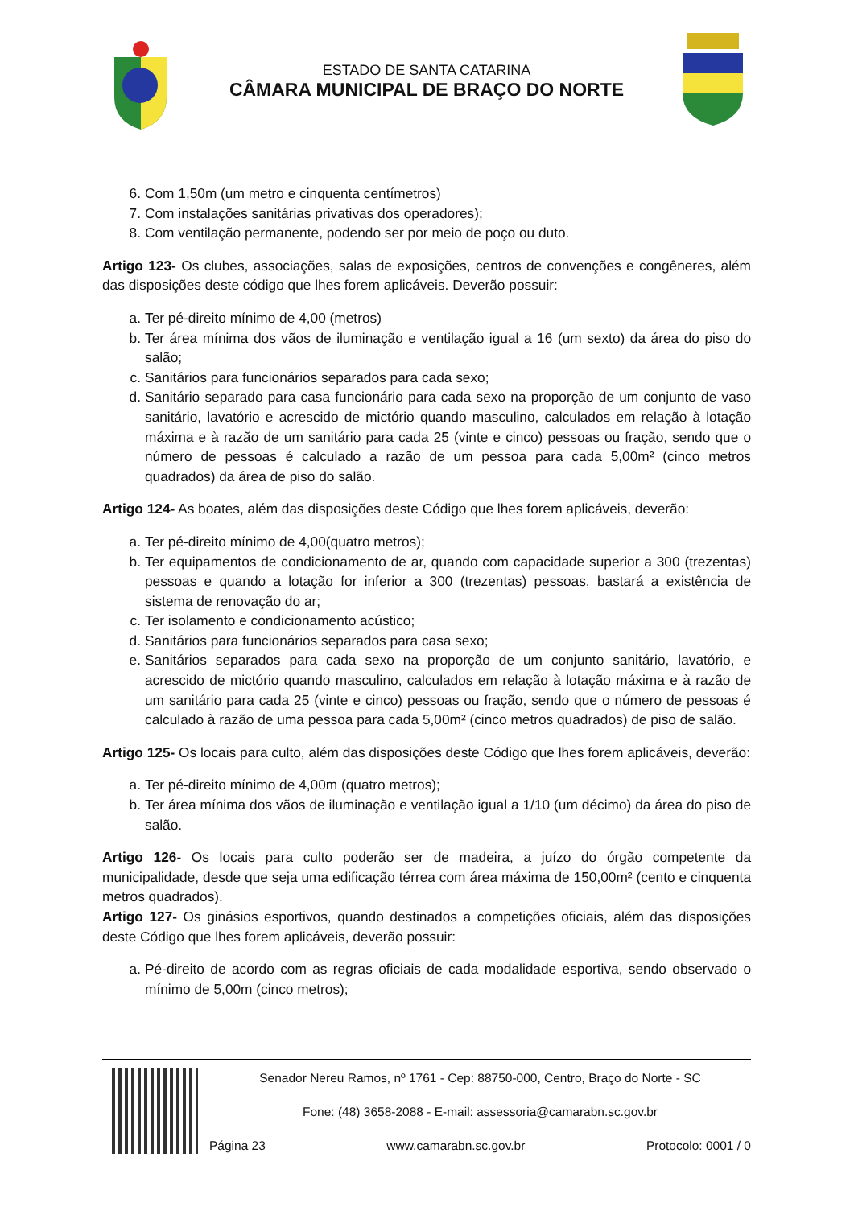ESTADO DE SANTA CATARINA
CÂMARA MUNICIPAL DE BRAÇO DO NORTE
6. Com 1,50m (um metro e cinquenta centímetros)
7. Com instalações sanitárias privativas dos operadores);
8. Com ventilação permanente, podendo ser por meio de poço ou duto.
Artigo 123- Os clubes, associações, salas de exposições, centros de convenções e congêneres, além das disposições deste código que lhes forem aplicáveis. Deverão possuir:
a. Ter pé-direito mínimo de 4,00 (metros)
b. Ter área mínima dos vãos de iluminação e ventilação igual a 16 (um sexto) da área do piso do salão;
c. Sanitários para funcionários separados para cada sexo;
d. Sanitário separado para casa funcionário para cada sexo na proporção de um conjunto de vaso sanitário, lavatório e acrescido de mictório quando masculino, calculados em relação à lotação máxima e à razão de um sanitário para cada 25 (vinte e cinco) pessoas ou fração, sendo que o número de pessoas é calculado a razão de um pessoa para cada 5,00m² (cinco metros quadrados) da área de piso do salão.
Artigo 124- As boates, além das disposições deste Código que lhes forem aplicáveis, deverão:
a. Ter pé-direito mínimo de 4,00(quatro metros);
b. Ter equipamentos de condicionamento de ar, quando com capacidade superior a 300 (trezentas) pessoas e quando a lotação for inferior a 300 (trezentas) pessoas, bastará a existência de sistema de renovação do ar;
c. Ter isolamento e condicionamento acústico;
d. Sanitários para funcionários separados para casa sexo;
e. Sanitários separados para cada sexo na proporção de um conjunto sanitário, lavatório, e acrescido de mictório quando masculino, calculados em relação à lotação máxima e à razão de um sanitário para cada 25 (vinte e cinco) pessoas ou fração, sendo que o número de pessoas é calculado à razão de uma pessoa para cada 5,00m² (cinco metros quadrados) de piso de salão.
Artigo 125- Os locais para culto, além das disposições deste Código que lhes forem aplicáveis, deverão:
a. Ter pé-direito mínimo de 4,00m (quatro metros);
b. Ter área mínima dos vãos de iluminação e ventilação igual a 1/10 (um décimo) da área do piso de salão.
Artigo 126- Os locais para culto poderão ser de madeira, a juízo do órgão competente da municipalidade, desde que seja uma edificação térrea com área máxima de 150,00m² (cento e cinquenta metros quadrados).
Artigo 127- Os ginásios esportivos, quando destinados a competições oficiais, além das disposições deste Código que lhes forem aplicáveis, deverão possuir:
a. Pé-direito de acordo com as regras oficiais de cada modalidade esportiva, sendo observado o mínimo de 5,00m (cinco metros);
Senador Nereu Ramos, nº 1761 - Cep: 88750-000, Centro, Braço do Norte - SC
Fone: (48) 3658-2088 - E-mail: assessoria@camarabn.sc.gov.br
Página 23 www.camarabn.sc.gov.br Protocolo: 0001 / 0